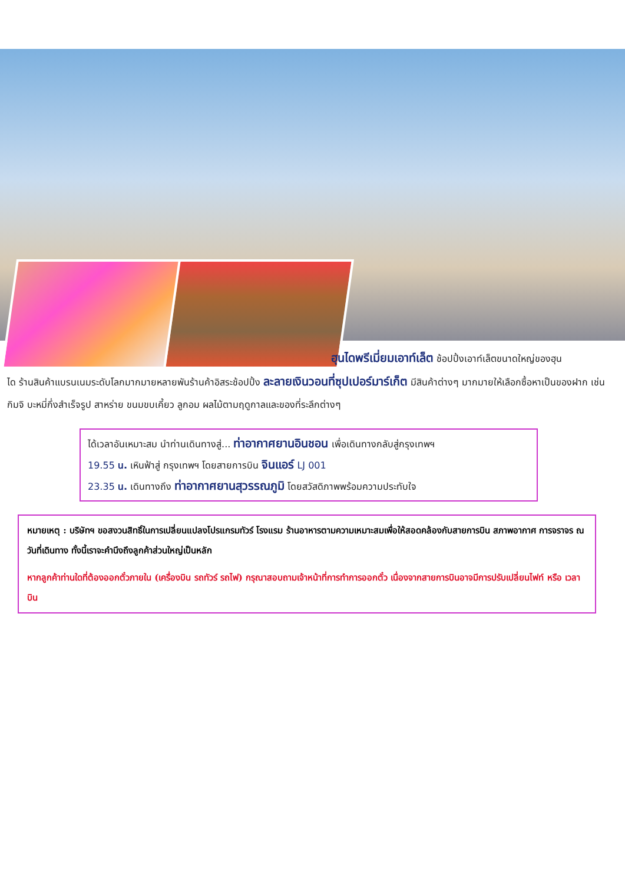ฮุนไดพรีเมี่ยมเอาท์เล็ต ช้อปปิ้งเอาท์เล็ตขนาดใหญ่ของฮุน
ได ร้านสินค้าแบรนเนมระดับโลกมากมายหลายพันร้านค้าอิสระช้อปปิ้ง ละลายเงินวอนที่ซุปเปอร์มาร์เก็ต มีสินค้าต่างๆ มากมายให้เลือกซื้อหาเป็นของฝาก เช่น กิมจิ บะหมี่กึ่งสำเร็จรูป สาหร่าย ขนมขบเคี้ยว ลูกอม ผลไม้ตามฤดูกาลและของที่ระลึกต่างๆ
ได้เวลาอันเหมาะสม นำท่านเดินทางสู่... ท่าอากาศยานอินชอน เพื่อเดินทางกลับสู่กรุงเทพฯ
19.55 น. เหินฟ้าสู่ กรุงเทพฯ โดยสายการบิน จินแอร์ LJ 001
23.35 น. เดินทางถึง ท่าอากาศยานสุวรรณภูมิ โดยสวัสดิภาพพร้อมความประทับใจ
หมายเหตุ : บริษัทฯ ขอสงวนสิทธิ์ในการเปลี่ยนแปลงโปรแกรมทัวร์ โรงแรม ร้านอาหารตามความเหมาะสมเพื่อให้สอดคล้องกับสายการบิน สภาพอากาศ การจราจร ณ วันที่เดินทาง ทั้งนี้เราจะคำนึงถึงลูกค้าส่วนใหญ่เป็นหลัก
หากลูกค้าท่านใดที่ต้องออกตั๋วภายใน (เครื่องบิน รถทัวร์ รถไฟ) กรุณาสอบถามเจ้าหน้าที่การทำการออกตั๋ว เนื่องจากสายการบินอาจมีการปรับเปลี่ยนไฟท์ หรือ เวลาบิน